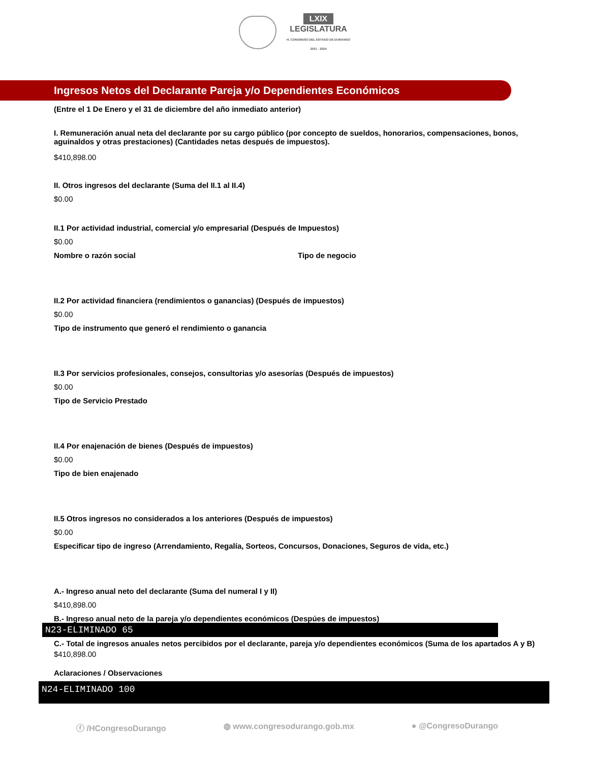LXIX
LEGISLATURA
H. CONGRESO DEL ESTADO DE DURANGO
2021 - 2024
Ingresos Netos del Declarante Pareja y/o Dependientes Económicos
(Entre el 1 De Enero y el 31 de diciembre del año inmediato anterior)
I. Remuneración anual neta del declarante por su cargo público (por concepto de sueldos, honorarios, compensaciones, bonos, aguinaldos y otras prestaciones) (Cantidades netas después de impuestos).
$410,898.00
II. Otros ingresos del declarante (Suma del II.1 al II.4)
$0.00
II.1 Por actividad industrial, comercial y/o empresarial (Después de Impuestos)
$0.00
Nombre o razón social Tipo de negocio
II.2 Por actividad financiera (rendimientos o ganancias) (Después de impuestos)
$0.00
Tipo de instrumento que generó el rendimiento o ganancia
II.3 Por servicios profesionales, consejos, consultorias y/o asesorías (Después de impuestos)
$0.00
Tipo de Servicio Prestado
II.4 Por enajenación de bienes (Después de impuestos)
$0.00
Tipo de bien enajenado
II.5 Otros ingresos no considerados a los anteriores (Después de impuestos)
$0.00
Especificar tipo de ingreso (Arrendamiento, Regalía, Sorteos, Concursos, Donaciones, Seguros de vida, etc.)
A.- Ingreso anual neto del declarante (Suma del numeral I y II)
$410,898.00
B.- Ingreso anual neto de la pareja y/o dependientes económicos (Despúes de impuestos)
N23-ELIMINADO 65
C.- Total de ingresos anuales netos percibidos por el declarante, pareja y/o dependientes económicos (Suma de los apartados A y B)
$410,898.00
Aclaraciones / Observaciones
N24-ELIMINADO 100
ⓕ /HCongresoDurango ◍ www.congresodurango.gob.mx ● @CongresoDurango